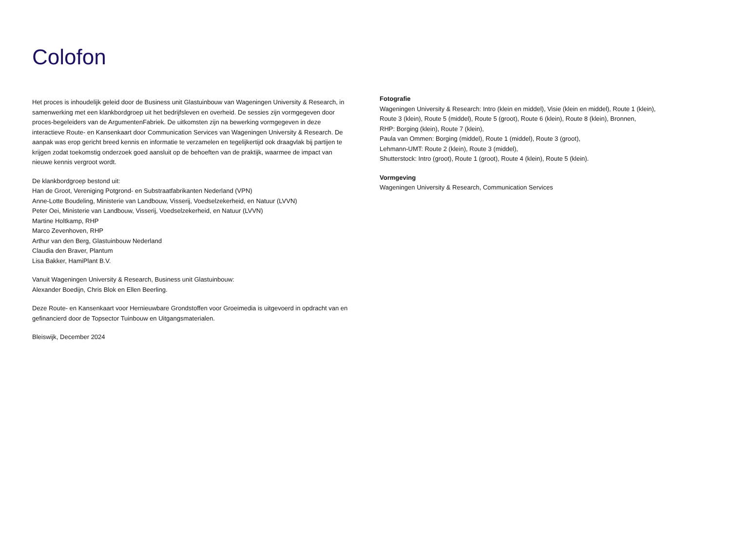Colofon
Het proces is inhoudelijk geleid door de Business unit Glastuinbouw van Wageningen University & Research, in samenwerking met een klankbordgroep uit het bedrijfsleven en overheid. De sessies zijn vormgegeven door proces-begeleiders van de ArgumentenFabriek. De uitkomsten zijn na bewerking vormgegeven in deze interactieve Route- en Kansenkaart door Communication Services van Wageningen University & Research. De aanpak was erop gericht breed kennis en informatie te verzamelen en tegelijkertijd ook draagvlak bij partijen te krijgen zodat toekomstig onderzoek goed aansluit op de behoeften van de praktijk, waarmee de impact van nieuwe kennis vergroot wordt.
De klankbordgroep bestond uit:
Han de Groot, Vereniging Potgrond- en Substraatfabrikanten Nederland (VPN)
Anne-Lotte Boudeling, Ministerie van Landbouw, Visserij, Voedselzekerheid, en Natuur (LVVN)
Peter Oei, Ministerie van Landbouw, Visserij, Voedselzekerheid, en Natuur (LVVN)
Martine Holtkamp, RHP
Marco Zevenhoven, RHP
Arthur van den Berg, Glastuinbouw Nederland
Claudia den Braver, Plantum
Lisa Bakker, HamiPlant B.V.
Vanuit Wageningen University & Research, Business unit Glastuinbouw:
Alexander Boedijn, Chris Blok en Ellen Beerling.
Deze Route- en Kansenkaart voor Hernieuwbare Grondstoffen voor Groeimedia is uitgevoerd in opdracht van en gefinancierd door de Topsector Tuinbouw en Uitgangsmaterialen.
Bleiswijk, December 2024
Fotografie
Wageningen University & Research: Intro (klein en middel), Visie (klein en middel), Route 1 (klein), Route 3 (klein), Route 5 (middel), Route 5 (groot), Route 6 (klein), Route 8 (klein), Bronnen,
RHP: Borging (klein), Route 7 (klein),
Paula van Ommen: Borging (middel), Route 1 (middel), Route 3 (groot),
Lehmann-UMT: Route 2 (klein), Route 3 (middel),
Shutterstock: Intro (groot), Route 1 (groot), Route 4 (klein), Route 5 (klein).
Vormgeving
Wageningen University & Research, Communication Services